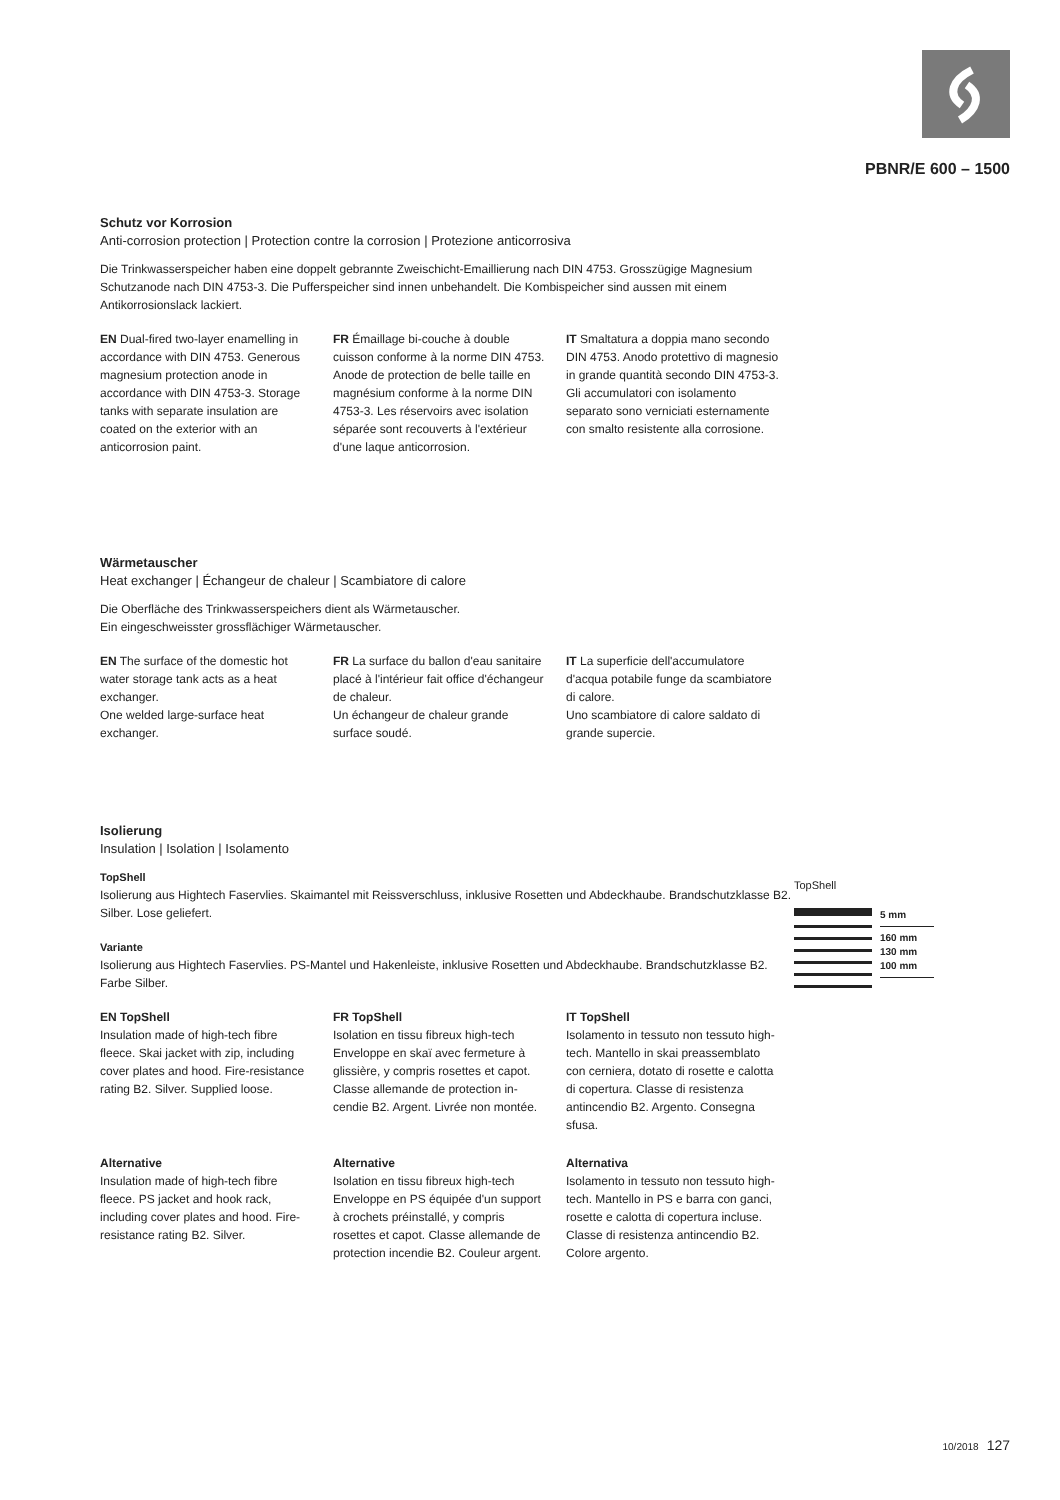PBNR/E 600 – 1500
Schutz vor Korrosion
Anti-corrosion protection | Protection contre la corrosion | Protezione anticorrosiva
Die Trinkwasserspeicher haben eine doppelt gebrannte Zweischicht-Emaillierung nach DIN 4753. Grosszügige Magnesium Schutzanode nach DIN 4753-3. Die Pufferspeicher sind innen unbehandelt. Die Kombispeicher sind aussen mit einem Antikorrosionslack lackiert.
EN Dual-fired two-layer enamelling in accordance with DIN 4753. Generous magnesium protection anode in accordance with DIN 4753-3. Storage tanks with separate insulation are coated on the exterior with an anticorrosion paint.
FR Émaillage bi-couche à double cuisson conforme à la norme DIN 4753. Anode de protection de belle taille en magnésium conforme à la norme DIN 4753-3. Les réser­voirs avec isolation séparée sont recouverts à l'extérieur d'une laque anticorrosion.
IT Smaltatura a doppia mano secondo DIN 4753. Anodo protettivo di magnesio in grande quantità secondo DIN 4753-3. Gli accumulatori con isolamento separato sono verniciati esternamente con smalto resistente alla corrosione.
Wärmetauscher
Heat exchanger | Échangeur de chaleur | Scambiatore di calore
Die Oberfläche des Trinkwasserspeichers dient als Wärmetauscher.
Ein eingeschweisster grossflächiger Wärmetauscher.
EN The surface of the domestic hot water storage tank acts as a heat exchanger.
One welded large-surface heat exchanger.
FR La surface du ballon d'eau sanitaire placé à l'intérieur fait office d'échangeur de chaleur.
Un échangeur de chaleur grande surface soudé.
IT La superficie dell'accumulatore d'acqua potabile funge da scambiatore di calore.
Uno scambiatore di calore saldato di grande supercie.
Isolierung
Insulation | Isolation | Isolamento
TopShell
Isolierung aus Hightech Faservlies. Skaimantel mit Reissverschluss, inklusive Rosetten und Abdeckhaube. Brandschutzklasse B2. Silber. Lose geliefert.
Variante
Isolierung aus Hightech Faservlies. PS-Mantel und Hakenleiste, inklusive Rosetten und Abdeckhaube. Brandschutzklasse B2. Farbe Silber.
EN TopShell
Insulation made of high-tech fibre fleece. Skai jacket with zip, including cover plates and hood. Fire-resistan­ce rating B2. Silver. Supplied loose.
FR TopShell
Isolation en tissu fibreux high-tech Enveloppe en skaï avec fermeture à glissière, y compris rosettes et capot. Classe allemande de protection in­cendie B2. Argent. Livrée non montée.
IT TopShell
Isolamento in tessuto non tessuto high-tech. Mantello in skai pre­assemblato con cerniera, dotato di rosette e calotta di copertura. Classe di resistenza antincendio B2. Argento. Consegna sfusa.
Alternative
Insulation made of high-tech fibre fleece. PS jacket and hook rack, including cover plates and hood. Fire-resistance rating B2. Silver.
Alternative
Isolation en tissu fibreux high-tech Enveloppe en PS équipée d'un sup­port à crochets préinstallé, y compris rosettes et capot. Classe allemande de protection incendie B2. Couleur argent.
Alternativa
Isolamento in tessuto non tessuto high-tech. Mantello in PS e barra con ganci, rosette e calotta di copertura incluse. Classe di resistenza antincen­dio B2. Colore argento.
TopShell
5 mm
160 mm
130 mm
100 mm
10/2018 127